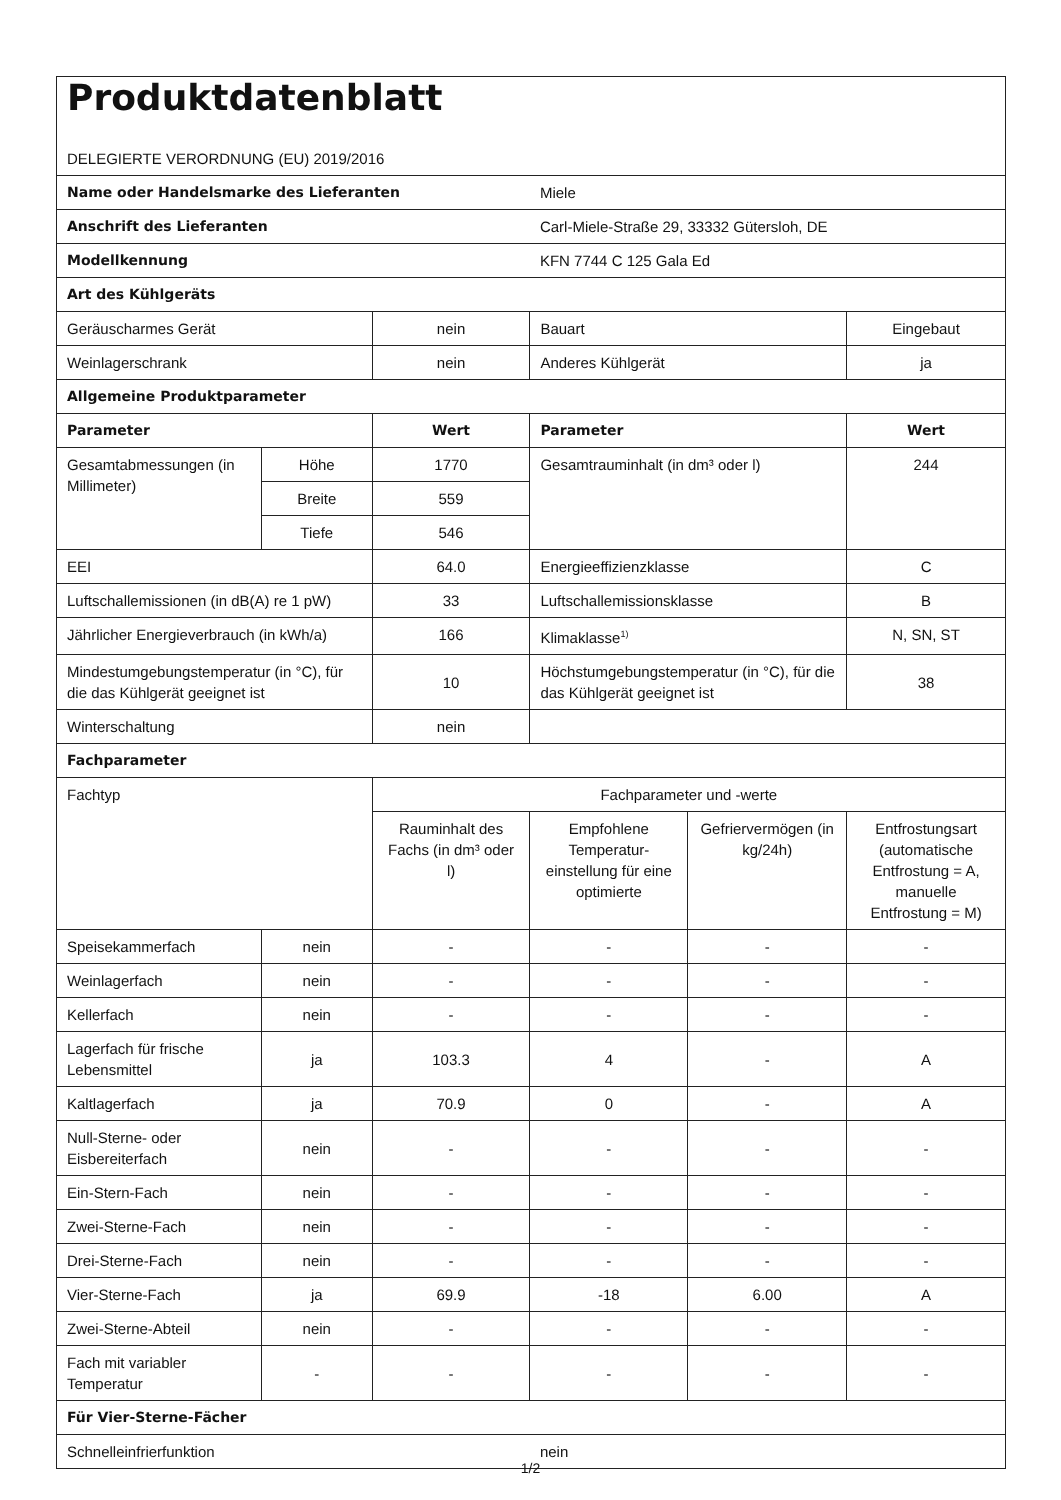| Produktdatenblatt DELEGIERTE VERORDNUNG (EU) 2019/2016 | | | | | |
| Name oder Handelsmarke des Lieferanten | | | Miele | | |
| Anschrift des Lieferanten | | | Carl-Miele-Straße 29, 33332 Gütersloh, DE | | |
| Modellkennung | | | KFN 7744 C 125 Gala Ed | | |
| Art des Kühlgeräts | | | | | |
| Geräuscharmes Gerät | | nein | Bauart | | Eingebaut |
| Weinlagerschrank | | nein | Anderes Kühlgerät | | ja |
| Allgemeine Produktparameter | | | | | |
| Parameter | | Wert | Parameter | | Wert |
| Gesamtabmessungen (in Millimeter) | Höhe | 1770 | Gesamtrauminhalt (in dm³ oder l) | | 244 |
| | Breite | 559 | | | |
| | Tiefe | 546 | | | |
| EEI | | 64.0 | Energieeffizienzklasse | | C |
| Luftschallemissionen (in dB(A) re 1 pW) | | 33 | Luftschallemissionsklasse | | B |
| Jährlicher Energieverbrauch (in kWh/a) | | 166 | Klimaklasse<sup>1)</sup> | | N, SN, ST |
| Mindestumgebungstemperatur (in °C), für die das Kühlgerät geeignet ist | | 10 | Höchstumgebungstemperatur (in °C), für die das Kühlgerät geeignet ist | | 38 |
| Winterschaltung | | nein | | | |
| Fachparameter | | | | | |
| Fachtyp | | Fachparameter und -werte | | | |
| | | Rauminhalt des Fachs (in dm³ oder l) | Empfohlene Temperatur-einstellung für eine optimierte | Gefriervermögen (in kg/24h) | Entfrostungsart (automatische Entfrostung = A, manuelle Entfrostung = M) |
| Speisekammerfach | nein | - | - | - | - |
| Weinlagerfach | nein | - | - | - | - |
| Kellerfach | nein | - | - | - | - |
| Lagerfach für frische Lebensmittel | ja | 103.3 | 4 | - | A |
| Kaltlagerfach | ja | 70.9 | 0 | - | A |
| Null-Sterne- oder Eisbereiterfach | nein | - | - | - | - |
| Ein-Stern-Fach | nein | - | - | - | - |
| Zwei-Sterne-Fach | nein | - | - | - | - |
| Drei-Sterne-Fach | nein | - | - | - | - |
| Vier-Sterne-Fach | ja | 69.9 | -18 | 6.00 | A |
| Zwei-Sterne-Abteil | nein | - | - | - | - |
| Fach mit variabler Temperatur | - | - | - | - | - |
| Für Vier-Sterne-Fächer | | | | | |
| Schnelleinfrierfunktion | | | nein | | |
1/2